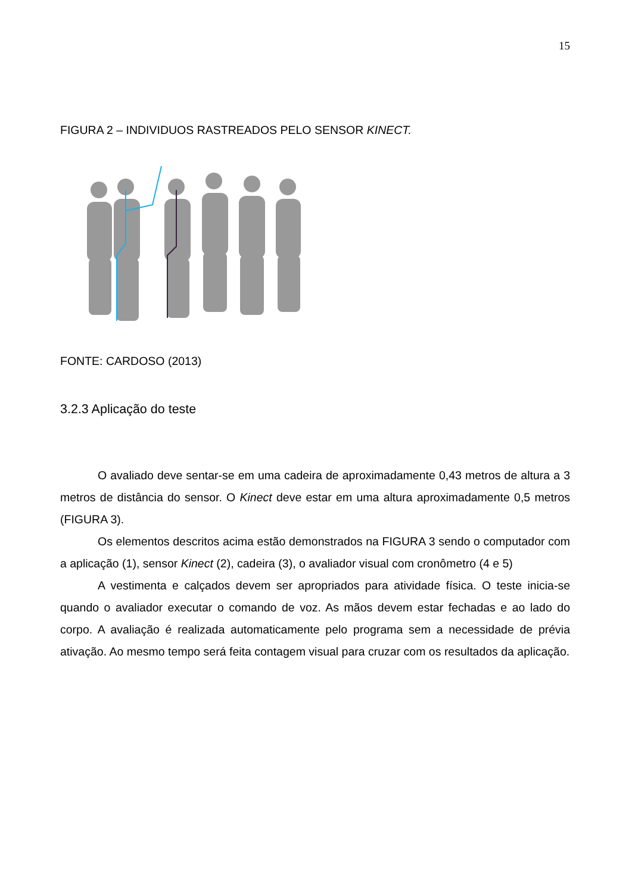15
FIGURA 2 – INDIVIDUOS RASTREADOS PELO SENSOR KINECT.
FONTE: CARDOSO (2013)
3.2.3 Aplicação do teste
O avaliado deve sentar-se em uma cadeira de aproximadamente 0,43 metros de altura a 3 metros de distância do sensor. O Kinect deve estar em uma altura aproximadamente 0,5 metros (FIGURA 3).
Os elementos descritos acima estão demonstrados na FIGURA 3 sendo o computador com a aplicação (1), sensor Kinect (2), cadeira (3), o avaliador visual com cronômetro (4 e 5)
A vestimenta e calçados devem ser apropriados para atividade física. O teste inicia-se quando o avaliador executar o comando de voz. As mãos devem estar fechadas e ao lado do corpo. A avaliação é realizada automaticamente pelo programa sem a necessidade de prévia ativação. Ao mesmo tempo será feita contagem visual para cruzar com os resultados da aplicação.